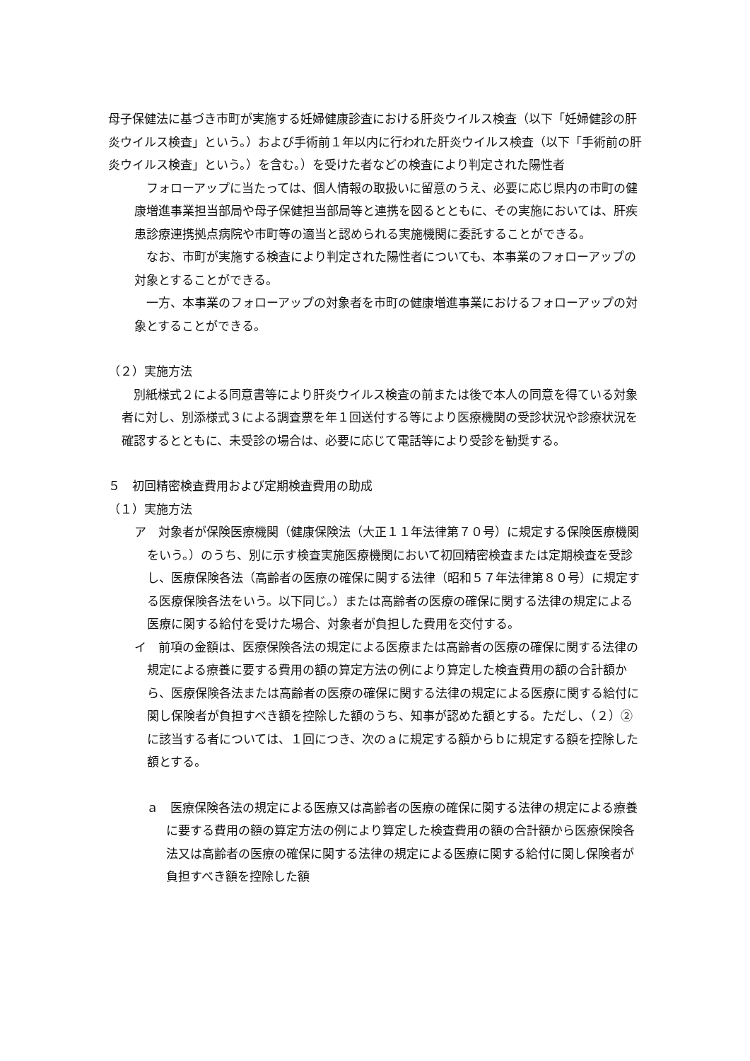母子保健法に基づき市町が実施する妊婦健康診査における肝炎ウイルス検査（以下「妊婦健診の肝炎ウイルス検査」という。）および手術前１年以内に行われた肝炎ウイルス検査（以下「手術前の肝炎ウイルス検査」という。）を含む。）を受けた者などの検査により判定された陽性者
　フォローアップに当たっては、個人情報の取扱いに留意のうえ、必要に応じ県内の市町の健康増進事業担当部局や母子保健担当部局等と連携を図るとともに、その実施においては、肝疾患診療連携拠点病院や市町等の適当と認められる実施機関に委託することができる。
　なお、市町が実施する検査により判定された陽性者についても、本事業のフォローアップの対象とすることができる。
　一方、本事業のフォローアップの対象者を市町の健康増進事業におけるフォローアップの対象とすることができる。
（２）実施方法
　別紙様式２による同意書等により肝炎ウイルス検査の前または後で本人の同意を得ている対象者に対し、別添様式３による調査票を年１回送付する等により医療機関の受診状況や診療状況を確認するとともに、未受診の場合は、必要に応じて電話等により受診を勧奨する。
５　初回精密検査費用および定期検査費用の助成
（１）実施方法
ア　対象者が保険医療機関（健康保険法（大正１１年法律第７０号）に規定する保険医療機関をいう。）のうち、別に示す検査実施医療機関において初回精密検査または定期検査を受診し、医療保険各法（高齢者の医療の確保に関する法律（昭和５７年法律第８０号）に規定する医療保険各法をいう。以下同じ。）または高齢者の医療の確保に関する法律の規定による医療に関する給付を受けた場合、対象者が負担した費用を交付する。
イ　前項の金額は、医療保険各法の規定による医療または高齢者の医療の確保に関する法律の規定による療養に要する費用の額の算定方法の例により算定した検査費用の額の合計額から、医療保険各法または高齢者の医療の確保に関する法律の規定による医療に関する給付に関し保険者が負担すべき額を控除した額のうち、知事が認めた額とする。ただし、（２）②に該当する者については、１回につき、次のａに規定する額からｂに規定する額を控除した額とする。
ａ　医療保険各法の規定による医療又は高齢者の医療の確保に関する法律の規定による療養に要する費用の額の算定方法の例により算定した検査費用の額の合計額から医療保険各法又は高齢者の医療の確保に関する法律の規定による医療に関する給付に関し保険者が負担すべき額を控除した額